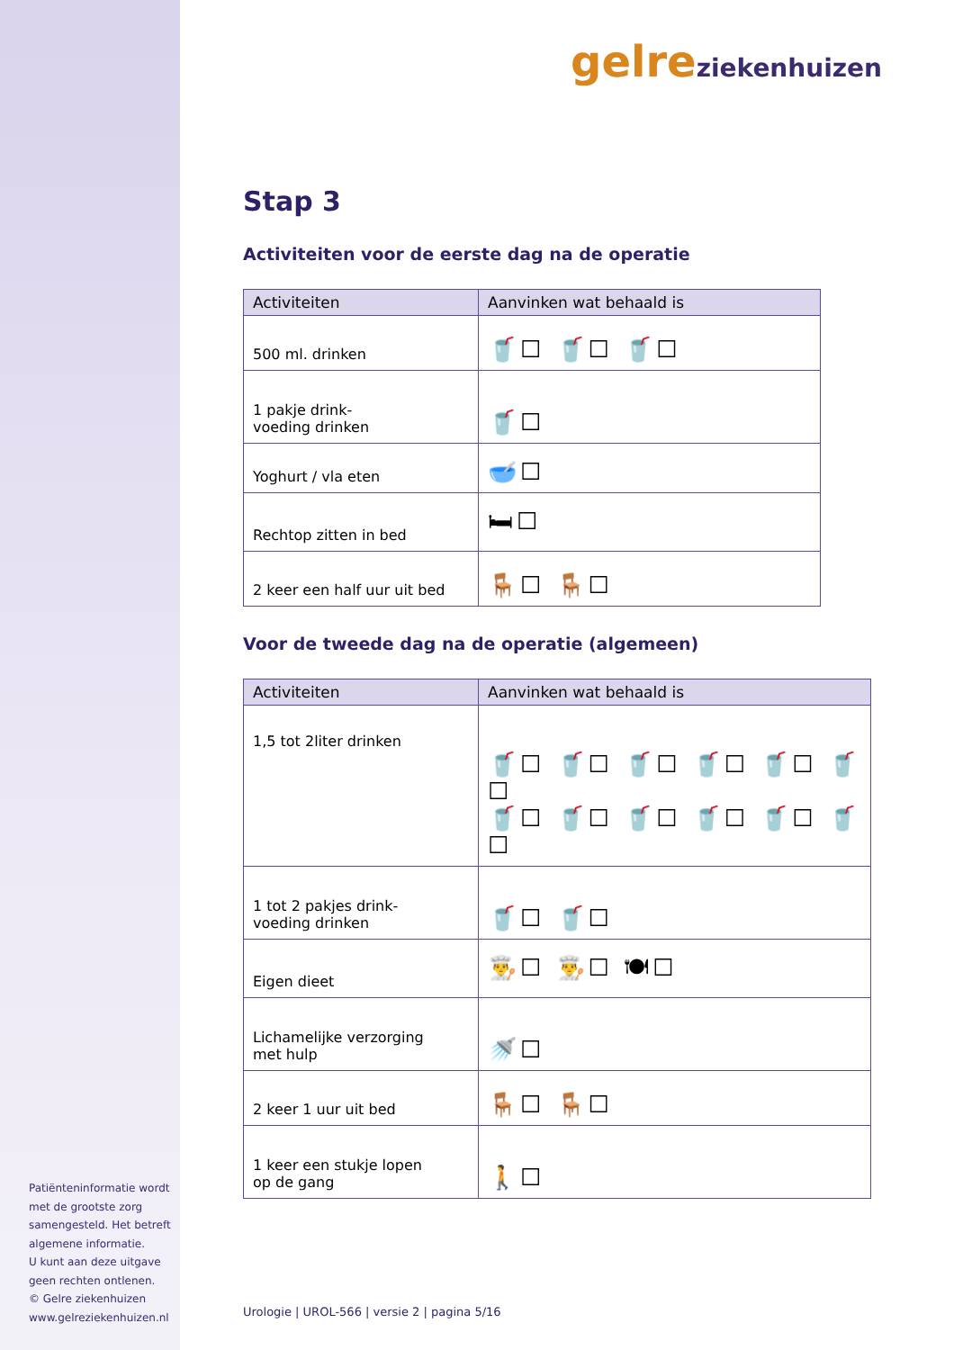Patiënteninformatie wordt met de grootste zorg samengesteld. Het betreft algemene informatie.
U kunt aan deze uitgave geen rechten ontlenen.
© Gelre ziekenhuizen
www.gelreziekenhuizen.nl
gelre ziekenhuizen
Stap 3
Activiteiten voor de eerste dag na de operatie
| Activiteiten | Aanvinken wat behaald is |
| --- | --- |
| 500 ml. drinken | 🥤☐ 🥤☐ 🥤☐ |
| 1 pakje drink- voeding drinken | 🥤☐ |
| Yoghurt / vla eten | 🥣☐ |
| Rechtop zitten in bed | 🛏☐ |
| 2 keer een half uur uit bed | 🪑☐ 🪑☐ |
Voor de tweede dag na de operatie (algemeen)
| Activiteiten | Aanvinken wat behaald is |
| --- | --- |
| 1,5 tot 2liter drinken | 🥤☐ 🥤☐ 🥤☐ 🥤☐ 🥤☐ 🥤☐ 🥤☐ 🥤☐ 🥤☐ 🥤☐ 🥤☐ 🥤☐ |
| 1 tot 2 pakjes drink- voeding drinken | 🥤☐ 🥤☐ |
| Eigen dieet | 👨‍🍳☐ 👨‍🍳☐ 🍽☐ |
| Lichamelijke verzorging met hulp | 🚿☐ |
| 2 keer 1 uur uit bed | 🪑☐ 🪑☐ |
| 1 keer een stukje lopen op de gang | 🚶☐ |
Urologie | UROL-566 | versie 2 | pagina 5/16